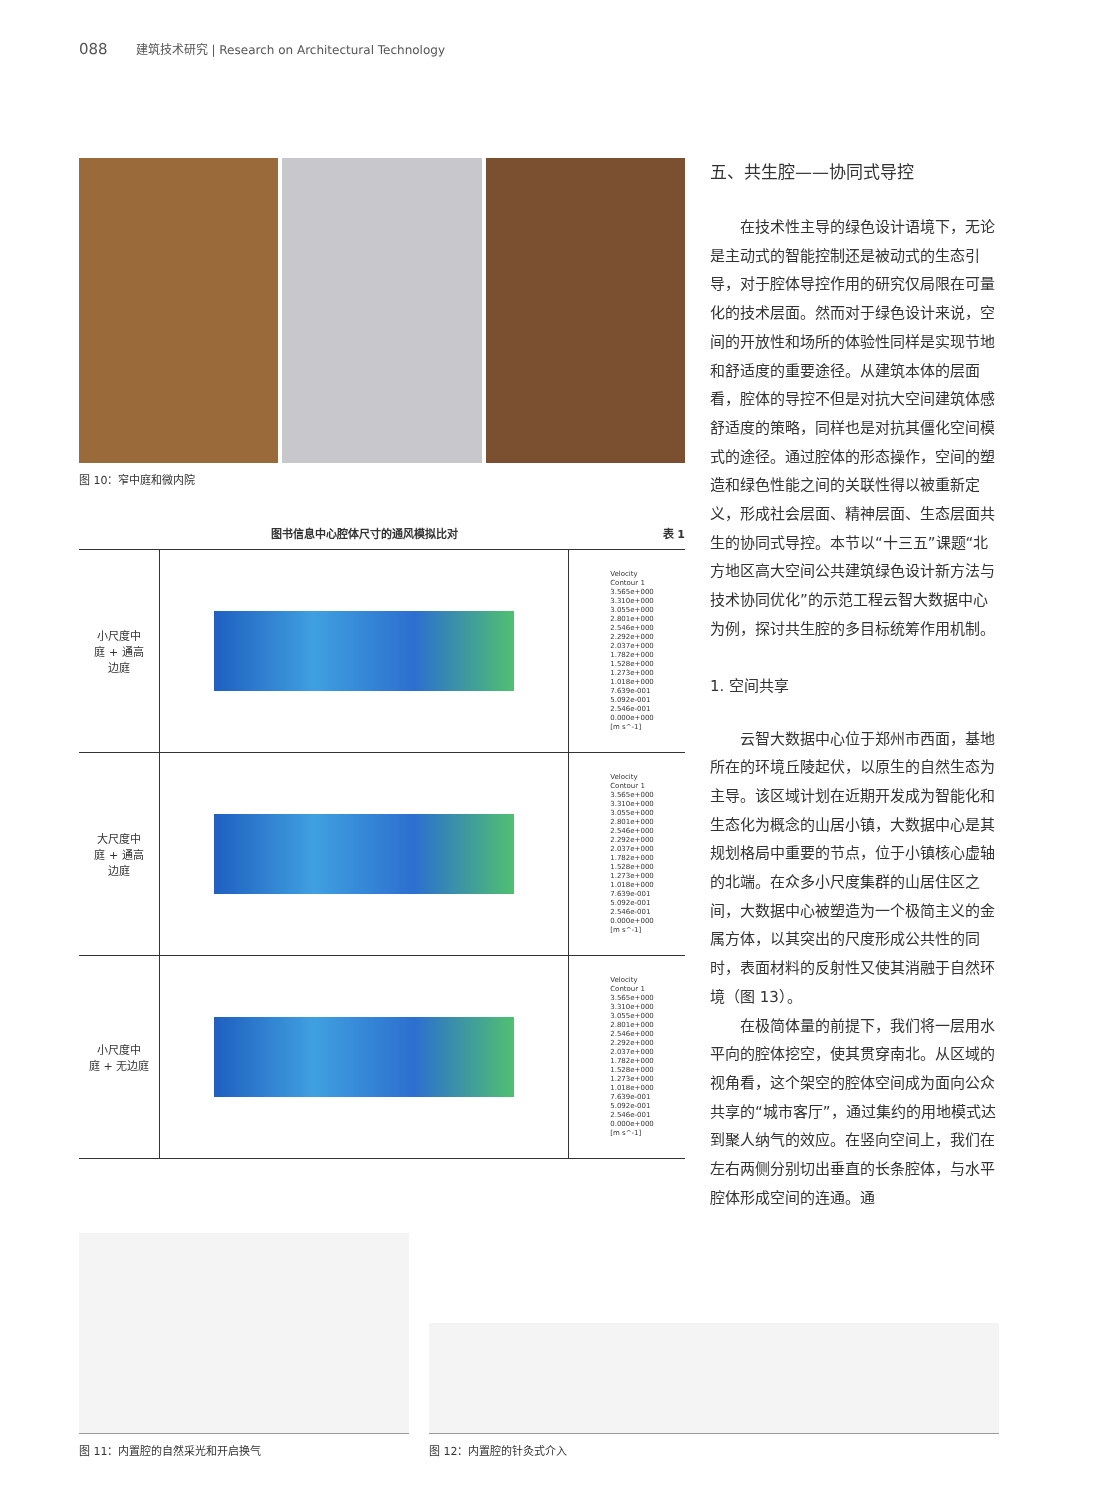088 建筑技术研究 | Research on Architectural Technology
图 10：窄中庭和微内院
图书信息中心腔体尺寸的通风模拟比对 表 1
| 小尺度中 庭 + 通高 边庭 | | Velocity Contour 1 3.565e+000 3.310e+000 3.055e+000 2.801e+000 2.546e+000 2.292e+000 2.037e+000 1.782e+000 1.528e+000 1.273e+000 1.018e+000 7.639e-001 5.092e-001 2.546e-001 0.000e+000 [m s^-1] |
| 大尺度中 庭 + 通高 边庭 | | Velocity Contour 1 3.565e+000 3.310e+000 3.055e+000 2.801e+000 2.546e+000 2.292e+000 2.037e+000 1.782e+000 1.528e+000 1.273e+000 1.018e+000 7.639e-001 5.092e-001 2.546e-001 0.000e+000 [m s^-1] |
| 小尺度中 庭 + 无边庭 | | Velocity Contour 1 3.565e+000 3.310e+000 3.055e+000 2.801e+000 2.546e+000 2.292e+000 2.037e+000 1.782e+000 1.528e+000 1.273e+000 1.018e+000 7.639e-001 5.092e-001 2.546e-001 0.000e+000 [m s^-1] |
五、共生腔——协同式导控
在技术性主导的绿色设计语境下，无论是主动式的智能控制还是被动式的生态引导，对于腔体导控作用的研究仅局限在可量化的技术层面。然而对于绿色设计来说，空间的开放性和场所的体验性同样是实现节地和舒适度的重要途径。从建筑本体的层面看，腔体的导控不但是对抗大空间建筑体感舒适度的策略，同样也是对抗其僵化空间模式的途径。通过腔体的形态操作，空间的塑造和绿色性能之间的关联性得以被重新定义，形成社会层面、精神层面、生态层面共生的协同式导控。本节以“十三五”课题“北方地区高大空间公共建筑绿色设计新方法与技术协同优化”的示范工程云智大数据中心为例，探讨共生腔的多目标统筹作用机制。
1. 空间共享
云智大数据中心位于郑州市西面，基地所在的环境丘陵起伏，以原生的自然生态为主导。该区域计划在近期开发成为智能化和生态化为概念的山居小镇，大数据中心是其规划格局中重要的节点，位于小镇核心虚轴的北端。在众多小尺度集群的山居住区之间，大数据中心被塑造为一个极简主义的金属方体，以其突出的尺度形成公共性的同时，表面材料的反射性又使其消融于自然环境（图 13）。
在极简体量的前提下，我们将一层用水平向的腔体挖空，使其贯穿南北。从区域的视角看，这个架空的腔体空间成为面向公众共享的“城市客厅”，通过集约的用地模式达到聚人纳气的效应。在竖向空间上，我们在左右两侧分别切出垂直的长条腔体，与水平腔体形成空间的连通。通
图 11：内置腔的自然采光和开启换气 图 12：内置腔的针灸式介入